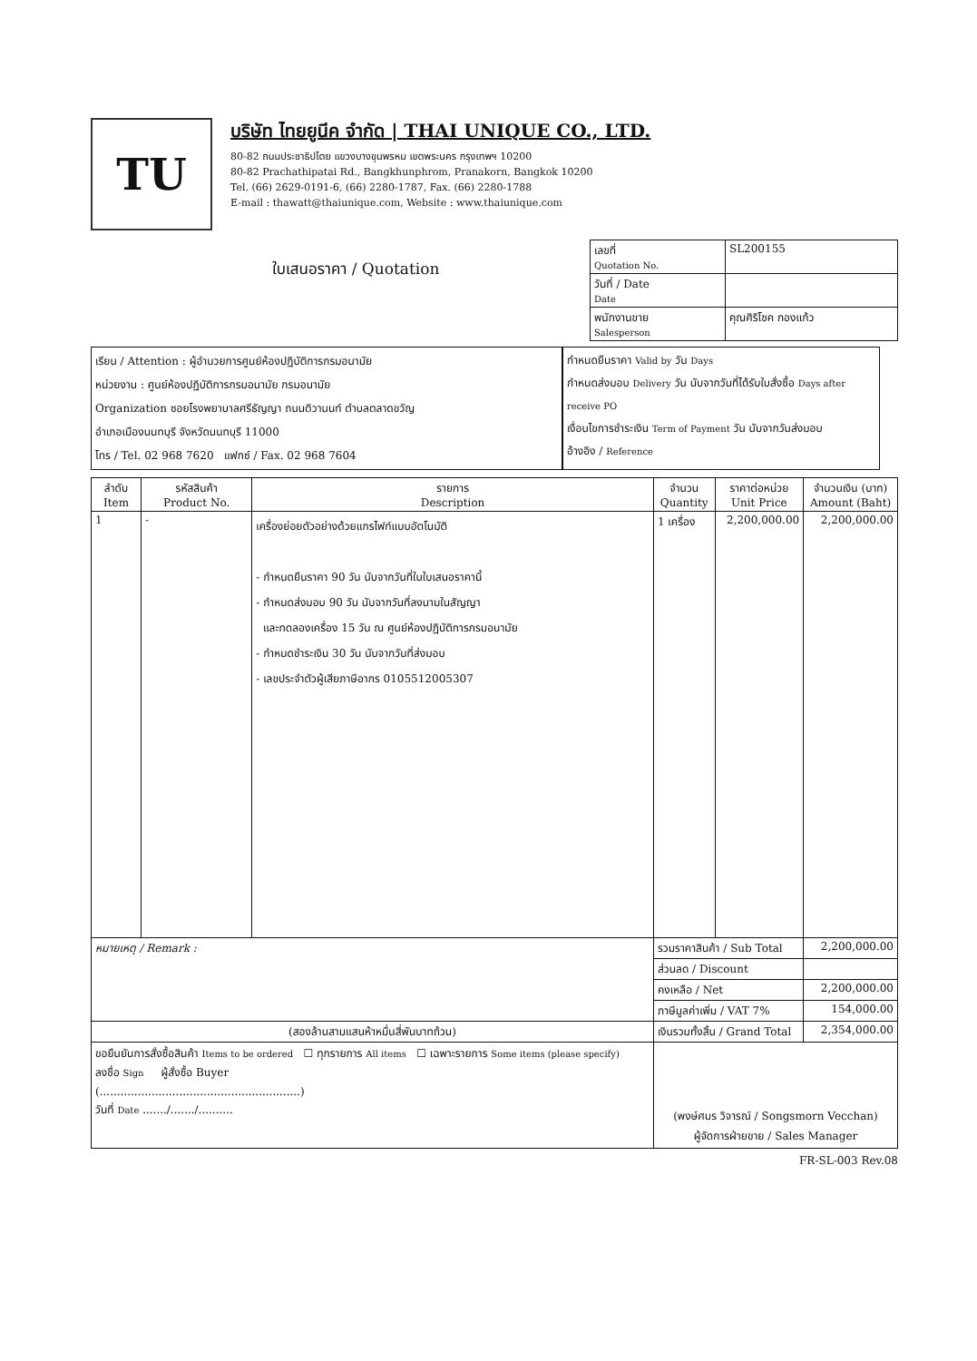TU
บริษัท ไทยยูนีค จำกัด | THAI UNIQUE CO., LTD.
80-82 ถนนประชาธิปไตย แขวงบางขุนพรหม เขตพระนคร กรุงเทพฯ 10200
80-82 Prachathipatai Rd., Bangkhunphrom, Pranakorn, Bangkok 10200
Tel. (66) 2629-0191-6, (66) 2280-1787, Fax. (66) 2280-1788
E-mail : thawatt@thaiunique.com, Website : www.thaiunique.com
ใบเสนอราคา / Quotation
| เลขที่ Quotation No. | SL200155 |
| วันที่ / Date Date | |
| พนักงานขาย Salesperson | คุณศิริโชค กองแก้ว |
| เรียน / Attention : ผู้อำนวยการศูนย์ห้องปฏิบัติการกรมอนามัย หน่วยงาน : ศูนย์ห้องปฏิบัติการกรมอนามัย กรมอนามัย Organization ซอยโรงพยาบาลศรีธัญญา ถนนติวานนท์ ตำบลตลาดขวัญ อำเภอเมืองนนทบุรี จังหวัดนนทบุรี 11000 โทร / Tel. 02 968 7620 แฟกซ์ / Fax. 02 968 7604 |
| กำหนดยืนราคา Valid by วัน Days กำหนดส่งมอบ Delivery วัน นับจากวันที่ได้รับใบสั่งซื้อ Days after receive PO เงื่อนไขการชำระเงิน Term of Payment วัน นับจากวันส่งมอบ อ้างอิง / Reference |
| ลำดับ Item | รหัสสินค้า Product No. | รายการ Description | จำนวน Quantity | ราคาต่อหน่วย Unit Price | จำนวนเงิน (บาท) Amount (Baht) |
| --- | --- | --- | --- | --- | --- |
| 1 | - | เครื่องย่อยตัวอย่างด้วยแกรไฟท์แบบอัตโนมัติ - กำหนดยืนราคา 90 วัน นับจากวันที่ในใบเสนอราคานี้ - กำหนดส่งมอบ 90 วัน นับจากวันที่ลงนามในสัญญา และทดลองเครื่อง 15 วัน ณ ศูนย์ห้องปฏิบัติการกรมอนามัย - กำหนดชำระเงิน 30 วัน นับจากวันที่ส่งมอบ - เลขประจำตัวผู้เสียภาษีอากร 0105512005307 | 1 เครื่อง | 2,200,000.00 | 2,200,000.00 |
| หมายเหตุ / Remark : | | | รวมราคาสินค้า / Sub Total | | 2,200,000.00 |
| | | | ส่วนลด / Discount | | |
| | | | คงเหลือ / Net | | 2,200,000.00 |
| | | | ภาษีมูลค่าเพิ่ม / VAT 7% | | 154,000.00 |
| (สองล้านสามแสนห้าหมื่นสี่พันบาทถ้วน) | | | เงินรวมทั้งสิ้น / Grand Total | | 2,354,000.00 |
| ขอยืนยันการสั่งซื้อสินค้า Items to be ordered ☐ ทุกรายการ All items ☐ เฉพาะรายการ Some items (please specify) ลงชื่อ Sign ผู้สั่งซื้อ Buyer (..........................................................) วันที่ Date ......./......./.......... | | | (พงษ์ศมร วิจารณ์ / Songsmorn Vecchan) ผู้จัดการฝ่ายขาย / Sales Manager | | |
FR-SL-003 Rev.08